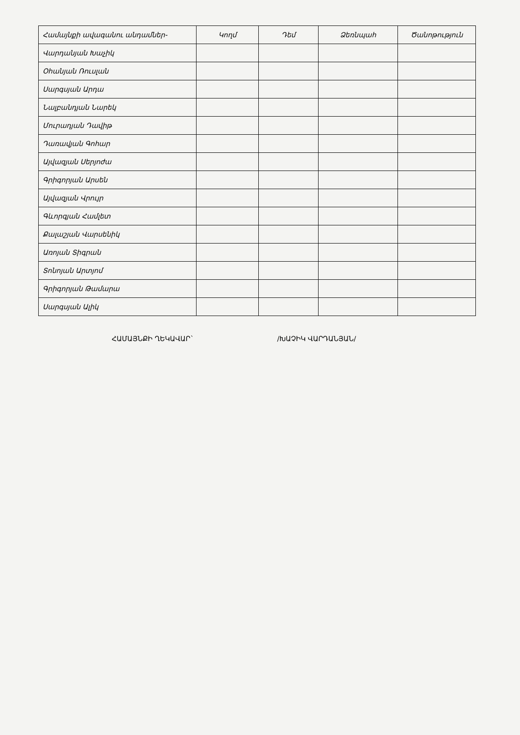| Համայնքի ավագանու անդամներ- | Կողմ | Դեմ | Ձեռնպահ | Ծանոթություն |
| --- | --- | --- | --- | --- |
| Վարդանյան Խաչիկ | | | | |
| Օհանյան Ռուսլան | | | | |
| Սարգսյան Արդա | | | | |
| Նալբանդյան Նարեկ | | | | |
| Մուրադյան Դավիթ | | | | |
| Դառավյան Գոհար | | | | |
| Այվազյան Սերյոժա | | | | |
| Գրիգորյան Արսեն | | | | |
| Այվազյան Վրույր | | | | |
| Գևորգյան Համլետ | | | | |
| Քալաշյան Վարսենիկ | | | | |
| Առոյան Տիգրան | | | | |
| Տոնոյան Արտյոմ | | | | |
| Գրիգորյան Թամարա | | | | |
| Սարգսյան Ալիկ | | | | |
ՀԱՄԱՅՆՔԻ ՂԵԿԱՎԱՐ` /ԽԱՉԻԿ ՎԱՐԴԱՆՅԱՆ/